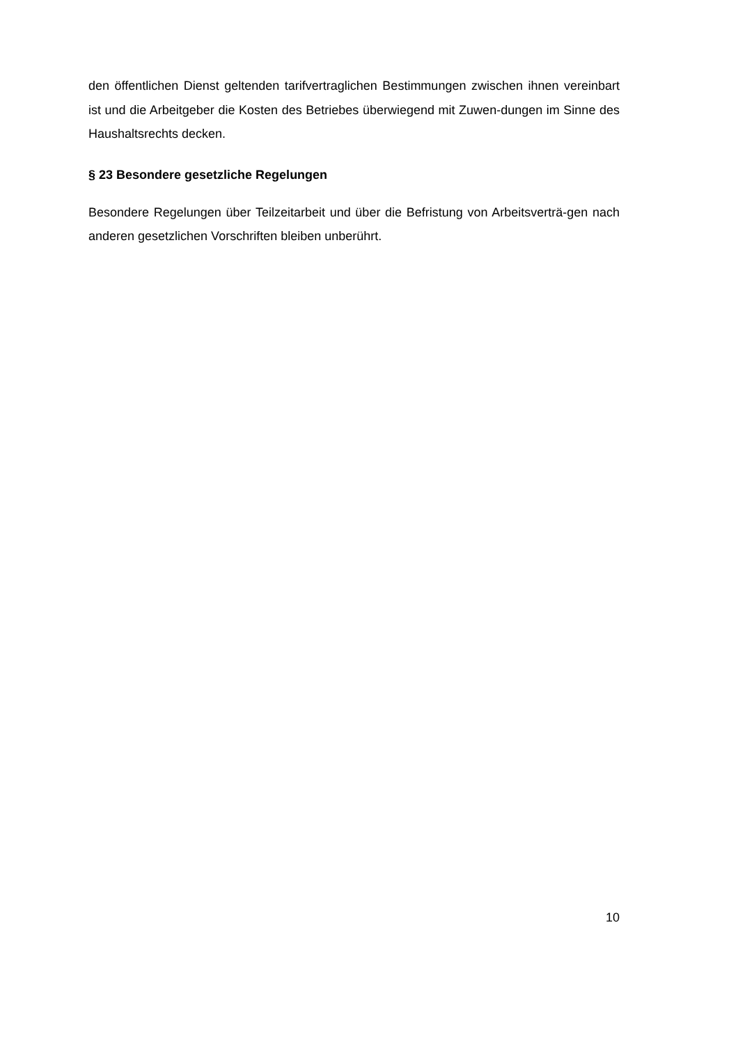den öffentlichen Dienst geltenden tarifvertraglichen Bestimmungen zwischen ihnen vereinbart ist und die Arbeitgeber die Kosten des Betriebes überwiegend mit Zuwen-dungen im Sinne des Haushaltsrechts decken.
§ 23 Besondere gesetzliche Regelungen
Besondere Regelungen über Teilzeitarbeit und über die Befristung von Arbeitsverträ-gen nach anderen gesetzlichen Vorschriften bleiben unberührt.
10